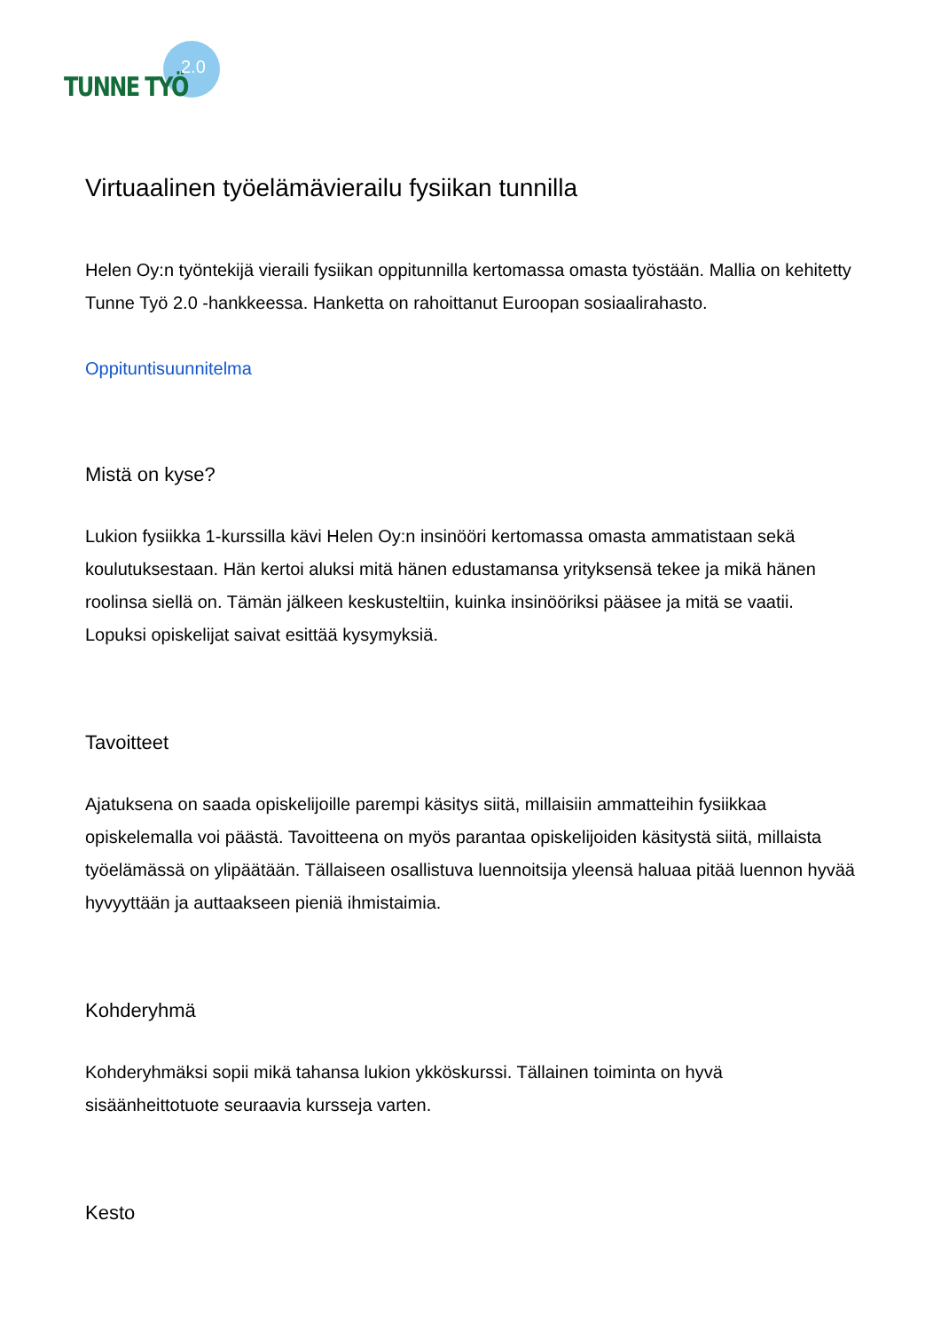TUNNE TYÖ
2.0
Virtuaalinen työelämävierailu fysiikan tunnilla
Helen Oy:n työntekijä vieraili fysiikan oppitunnilla kertomassa omasta työstään. Mallia on kehitetty Tunne Työ 2.0 -hankkeessa. Hanketta on rahoittanut Euroopan sosiaalirahasto.
Oppituntisuunnitelma
Mistä on kyse?
Lukion fysiikka 1-kurssilla kävi Helen Oy:n insinööri kertomassa omasta ammatistaan sekä koulutuksestaan. Hän kertoi aluksi mitä hänen edustamansa yrityksensä tekee ja mikä hänen roolinsa siellä on. Tämän jälkeen keskusteltiin, kuinka insinööriksi pääsee ja mitä se vaatii. Lopuksi opiskelijat saivat esittää kysymyksiä.
Tavoitteet
Ajatuksena on saada opiskelijoille parempi käsitys siitä, millaisiin ammatteihin fysiikkaa opiskelemalla voi päästä. Tavoitteena on myös parantaa opiskelijoiden käsitystä siitä, millaista työelämässä on ylipäätään. Tällaiseen osallistuva luennoitsija yleensä haluaa pitää luennon hyvää hyvyyttään ja auttaakseen pieniä ihmistaimia.
Kohderyhmä
Kohderyhmäksi sopii mikä tahansa lukion ykköskurssi. Tällainen toiminta on hyvä sisäänheittotuote seuraavia kursseja varten.
Kesto